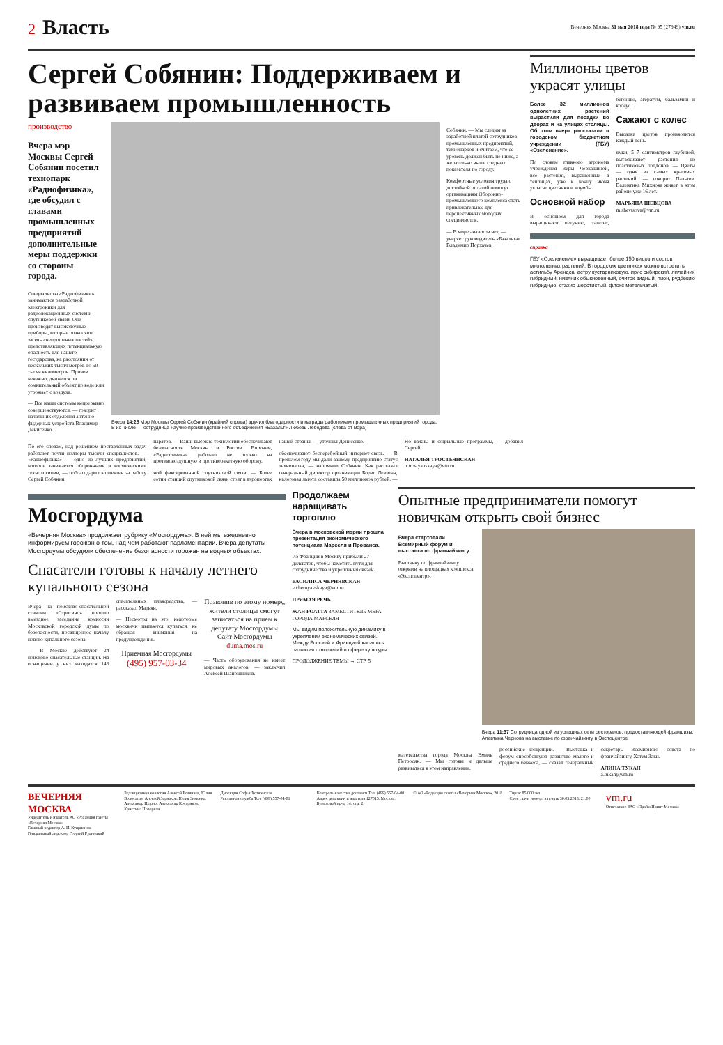2 Власть
Вечерняя Москва 31 мая 2018 года № 95 (27949) vm.ru
Сергей Собянин: Поддерживаем и развиваем промышленность
производство
Вчера мэр Москвы Сергей Собянин посетил технопарк «Радиофизика», где обсудил с главами промышленных предприятий дополнительные меры поддержки со стороны города.
Специалисты «Радиофизики» занимаются разработкой электроники для радиолокационных систем и спутниковой связи. Они производят высокоточные приборы, которые позволяют засечь «непрошеных гостей», представляющих потенциальную опасность для нашего государства, на расстоянии от нескольких тысяч метров до 50 тысяч километров. Причем неважно, движется ли сомнительный объект по воде или угрожает с воздуха.
— Все наши системы непрерывно совершенствуются, — говорит начальник отделения антенно-фидерных устройств Владимир Денисенко.
Вчера 14:25 Мэр Москвы Сергей Собянин (крайний справа) вручил благодарности и награды работникам промышленных предприятий города. В их числе — сотрудница научно-производственного объединения «Базальт» Любовь Лебедева (слева от мэра)
Собянин. — Мы следим за заработной платой сотрудников промышленных предприятий, технопарков и считаем, что ее уровень должен быть не ниже, а желательно выше среднего показателя по городу.
Комфортные условия труда с достойной оплатой помогут организациям Оборонно-промышленного комплекса стать привлекательнее для перспективных молодых специалистов.
— В мире аналогов нет, — уверяет руководитель «Базальта» Владимир Порхачев.
По его словам, над решением поставленных задач работают почти полторы тысячи специалистов. — «Радиофизика» — одно из лучших предприятий, которое занимается оборонными и космическими технологиями, — поблагодарил коллектив за работу Сергей Собянин.
паратов. — Ваши высокие технологии обеспечивают безопасность Москвы и России. Впрочем, «Радиофизика» работает не только на противовоздушную и противоракетную оборону.
ной фиксированной спутниковой связи. — Более сотни станций спутниковой связи стоят в аэропортах нашей страны, — уточнил Денисенко.
обеспечивают бесперебойный интернет-связь. — В прошлом году мы дали вашему предприятию статус технопарка, — напомнил Собянин. Как рассказал генеральный директор организации Борис Левитан, налоговая льгота составила 50 миллионов рублей. — Но важны и социальные программы, — добавил Сергей
НАТАЛЬЯ ТРОСТЬЯНСКАЯ
n.trostyanskaya@vm.ru
Миллионы цветов украсят улицы
Более 32 миллионов однолетних растений вырастили для посадки во дворах и на улицах столицы. Об этом вчера рассказали в городском бюджетном учреждении (ГБУ) «Озеленение».
По словам главного агронома учреждения Веры Черкашиной, все растения, выращенные в теплицах, уже к концу июня украсят цветники и клумбы.
Основной набор
В основном для города выращивают петунию, тагетес, бегонию, агератум, бальзамин и колеус.
Сажают с колес
Высадка цветов производится каждый день.
ямки, 5–7 сантиметров глубиной, вытаскивают растения из пластиковых поддонов. — Цветы — одни из самых красивых растений, — говорит Пальтов. Валентина Михнова живет в этом районе уже 16 лет.
МАРЬЯНА ШЕВЦОВА
m.shevtsova@vm.ru
справка
ГБУ «Озеленение» выращивает более 150 видов и сортов многолетних растений. В городских цветниках можно встретить астильбу Арендса, астру кустарниковую, ирис сибирский, лилейник гибридный, нивяник обыкновенный, очиток видный, пион, рудбекию гибридную, стахис шерстистый, флокс метельчатый.
Мосгордума
«Вечерняя Москва» продолжает рубрику «Мосгордума». В ней мы ежедневно информируем горожан о том, над чем работают парламентарии. Вчера депутаты Мосгордумы обсудили обеспечение безопасности горожан на водных объектах.
Спасатели готовы к началу летнего купального сезона
Вчера на поисково-спасательной станции «Строгино» прошло выездное заседание комиссии Московской городской думы по безопасности, посвященное началу нового купального сезона.
— В Москве действуют 24 поисково-спасательные станции. На оснащении у них находятся 143 спасательных плавсредства, — рассказал Марьян.
— Несмотря на это, некоторые москвичи пытаются купаться, не обращая внимания на предупреждения.
Приемная Мосгордумы
(495) 957-03-34
Позвонив по этому номеру, жители столицы смогут записаться на прием к депутату Мосгордумы
Сайт Мосгордумы
duma.mos.ru
— Часть оборудования не имеет мировых аналогов, — заключил Алексей Шапошников.
Продолжаем наращивать торговлю
Вчера в московской мэрии прошла презентация экономического потенциала Марселя и Прованса.
Из Франции в Москву прибыли 27 делегатов, чтобы наметить пути для сотрудничества и укрепления связей.
ВАСИЛИСА ЧЕРНЯВСКАЯ
v.chernyavskaya@vm.ru
ПРЯМАЯ РЕЧЬ
ЖАН РОАТТА ЗАМЕСТИТЕЛЬ МЭРА ГОРОДА МАРСЕЛЯ
Мы видим положительную динамику в укреплении экономических связей. Между Россией и Францией касались развития отношений в сфере культуры.
ПРОДОЛЖЕНИЕ ТЕМЫ → СТР. 5
Опытные предприниматели помогут новичкам открыть свой бизнес
Вчера стартовали Всемирный форум и выставка по франчайзингу.
Выставку по франчайзингу открыли на площадках комплекса «Экспоцентр».
Вчера 11:37 Сотрудница одной из успешных сети ресторанов, предоставляющей франшизы, Алевтина Чернова на выставке по франчайзингу в Экспоцентре
матетельства города Москвы Эмиль Петросян. — Мы готовы и дальше развиваться в этом направлении.
российские концепции. — Выставка и форум способствуют развитию малого и среднего бизнеса, — сказал генеральный секретарь Всемирного совета по франчайзингу Хатем Заки.
АЛИНА ТУКАН
a.tukan@vm.ru
ВЕЧЕРНЯЯ МОСКВА
Учредитель и издатель АО «Редакция газеты «Вечерняя Москва»
Главный редактор А. И. Куприянов
Генеральный директор Георгий Рудницкий
Редакционная коллегия Алексей Белянчев, Юлия Волосатая, Алексей Зернаков, Юлия Зименко, Александр Шарно, Александр Костриков, Кристина Полорчан
Дирекция Софья Хотчинская
Рекламная служба Тел. (499) 557-04-01
Контроль качества доставки Тел. (499) 557-04-00
Адрес редакции и издателя 127015, Москва, Бумажный пр-д, 14, стр. 2
© АО «Редакция газеты «Вечерняя Москва», 2018
Тираж 85 000 экз.
Срок сдачи номера в печать 30.05.2018, 21:00
vm.ru
Отпечатано ЗАО «Прайм Принт Москва»